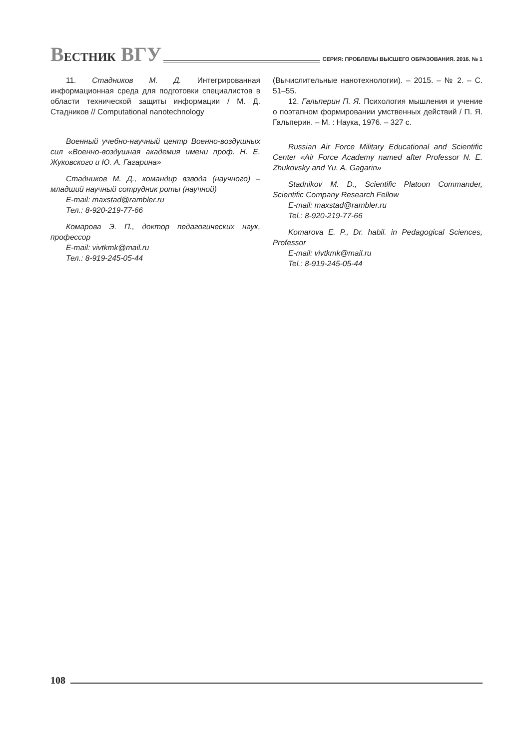ВЕСТНИК ВГУ
СЕРИЯ: ПРОБЛЕМЫ ВЫСШЕГО ОБРАЗОВАНИЯ. 2016. № 1
11. Стадников М. Д. Интегрированная информационная среда для подготовки специалистов в области технической защиты информации / М. Д. Стадников // Computational nanotechnology
Военный учебно-научный центр Военно-воздушных сил «Военно-воздушная академия имени проф. Н. Е. Жуковского и Ю. А. Гагарина»
Стадников М. Д., командир взвода (научного) – младший научный сотрудник роты (научной)
E-mail: maxstad@rambler.ru
Тел.: 8-920-219-77-66
Комарова Э. П., доктор педагогических наук, профессор
E-mail: vivtkmk@mail.ru
Тел.: 8-919-245-05-44
(Вычислительные нанотехнологии). – 2015. – № 2. – С. 51–55.
12. Гальперин П. Я. Психология мышления и учение о поэтапном формировании умственных действий / П. Я. Гальперин. – М. : Наука, 1976. – 327 с.
Russian Air Force Military Educational and Scientific Center «Air Force Academy named after Professor N. E. Zhukovsky and Yu. A. Gagarin»
Stadnikov M. D., Scientific Platoon Commander, Scientific Company Research Fellow
E-mail: maxstad@rambler.ru
Tel.: 8-920-219-77-66
Komarova E. P., Dr. habil. in Pedagogical Sciences, Professor
E-mail: vivtkmk@mail.ru
Tel.: 8-919-245-05-44
108